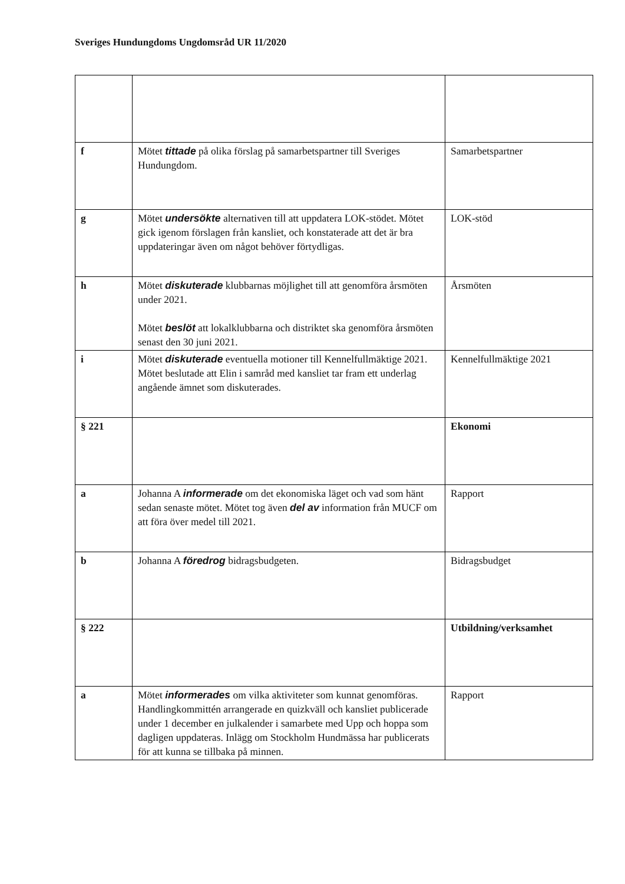Sveriges Hundungdoms Ungdomsråd UR 11/2020
| f | Mötet tittade på olika förslag på samarbetspartner till Sveriges Hundungdom. | Samarbetspartner |
| g | Mötet undersökte alternativen till att uppdatera LOK-stödet. Mötet gick igenom förslagen från kansliet, och konstaterade att det är bra uppdateringar även om något behöver förtydligas. | LOK-stöd |
| h | Mötet diskuterade klubbarnas möjlighet till att genomföra årsmöten under 2021. Mötet beslöt att lokalklubbarna och distriktet ska genomföra årsmöten senast den 30 juni 2021. | Årsmöten |
| i | Mötet diskuterade eventuella motioner till Kennelfullmäktige 2021. Mötet beslutade att Elin i samråd med kansliet tar fram ett underlag angående ämnet som diskuterades. | Kennelfullmäktige 2021 |
| § 221 | | Ekonomi |
| a | Johanna A informerade om det ekonomiska läget och vad som hänt sedan senaste mötet. Mötet tog även del av information från MUCF om att föra över medel till 2021. | Rapport |
| b | Johanna A föredrog bidragsbudgeten. | Bidragsbudget |
| § 222 | | Utbildning/verksamhet |
| a | Mötet informerades om vilka aktiviteter som kunnat genomföras. Handlingkommittén arrangerade en quizkväll och kansliet publicerade under 1 december en julkalender i samarbete med Upp och hoppa som dagligen uppdateras. Inlägg om Stockholm Hundmässa har publicerats för att kunna se tillbaka på minnen. | Rapport |